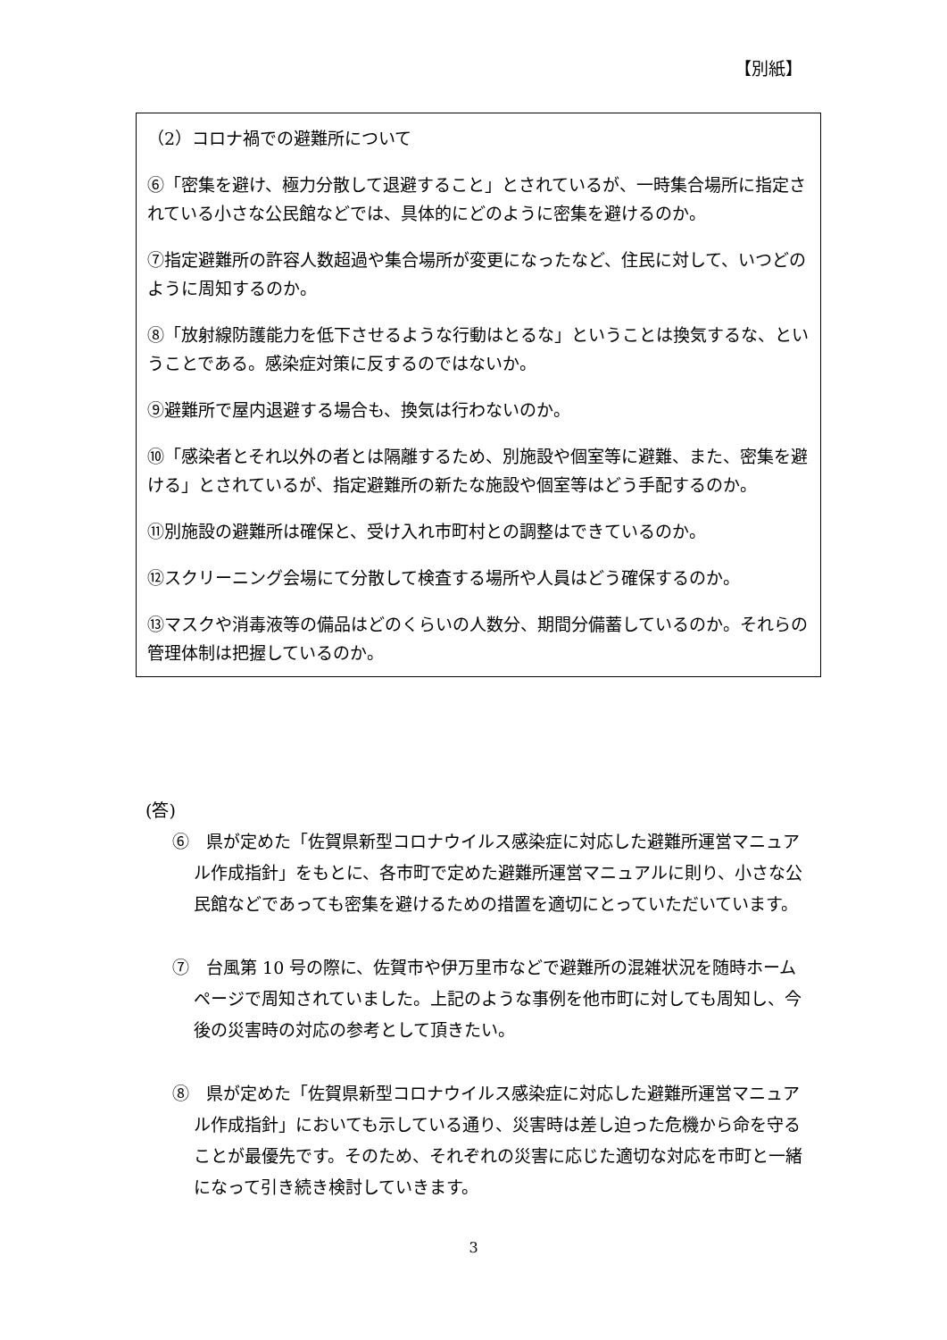【別紙】
（2）コロナ禍での避難所について
⑥「密集を避け、極力分散して退避すること」とされているが、一時集合場所に指定されている小さな公民館などでは、具体的にどのように密集を避けるのか。
⑦指定避難所の許容人数超過や集合場所が変更になったなど、住民に対して、いつどのように周知するのか。
⑧「放射線防護能力を低下させるような行動はとるな」ということは換気するな、ということである。感染症対策に反するのではないか。
⑨避難所で屋内退避する場合も、換気は行わないのか。
⑩「感染者とそれ以外の者とは隔離するため、別施設や個室等に避難、また、密集を避ける」とされているが、指定避難所の新たな施設や個室等はどう手配するのか。
⑪別施設の避難所は確保と、受け入れ市町村との調整はできているのか。
⑫スクリーニング会場にて分散して検査する場所や人員はどう確保するのか。
⑬マスクや消毒液等の備品はどのくらいの人数分、期間分備蓄しているのか。それらの管理体制は把握しているのか。
(答)
⑥　県が定めた「佐賀県新型コロナウイルス感染症に対応した避難所運営マニュアル作成指針」をもとに、各市町で定めた避難所運営マニュアルに則り、小さな公民館などであっても密集を避けるための措置を適切にとっていただいています。
⑦　台風第 10 号の際に、佐賀市や伊万里市などで避難所の混雑状況を随時ホームページで周知されていました。上記のような事例を他市町に対しても周知し、今後の災害時の対応の参考として頂きたい。
⑧　県が定めた「佐賀県新型コロナウイルス感染症に対応した避難所運営マニュアル作成指針」においても示している通り、災害時は差し迫った危機から命を守ることが最優先です。そのため、それぞれの災害に応じた適切な対応を市町と一緒になって引き続き検討していきます。
3